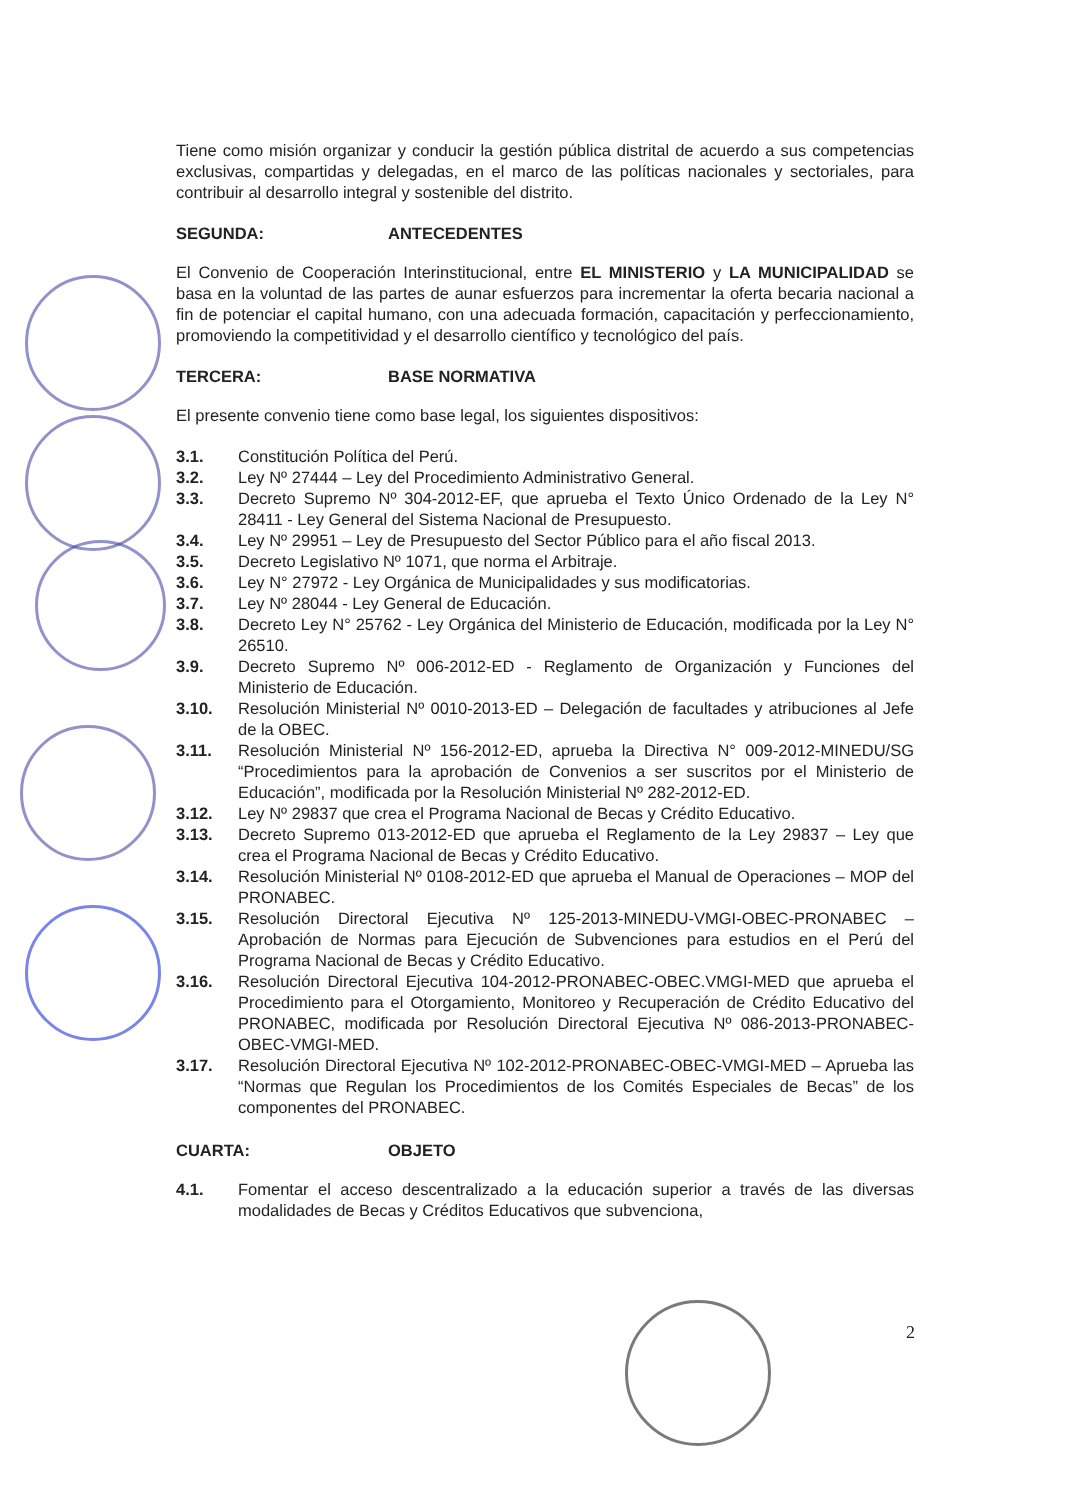Tiene como misión organizar y conducir la gestión pública distrital de acuerdo a sus competencias exclusivas, compartidas y delegadas, en el marco de las políticas nacionales y sectoriales, para contribuir al desarrollo integral y sostenible del distrito.
SEGUNDA: ANTECEDENTES
El Convenio de Cooperación Interinstitucional, entre EL MINISTERIO y LA MUNICIPALIDAD se basa en la voluntad de las partes de aunar esfuerzos para incrementar la oferta becaria nacional a fin de potenciar el capital humano, con una adecuada formación, capacitación y perfeccionamiento, promoviendo la competitividad y el desarrollo científico y tecnológico del país.
TERCERA: BASE NORMATIVA
El presente convenio tiene como base legal, los siguientes dispositivos:
3.1. Constitución Política del Perú.
3.2. Ley Nº 27444 – Ley del Procedimiento Administrativo General.
3.3. Decreto Supremo Nº 304-2012-EF, que aprueba el Texto Único Ordenado de la Ley N° 28411 - Ley General del Sistema Nacional de Presupuesto.
3.4. Ley Nº 29951 – Ley de Presupuesto del Sector Público para el año fiscal 2013.
3.5. Decreto Legislativo Nº 1071, que norma el Arbitraje.
3.6. Ley N° 27972 - Ley Orgánica de Municipalidades y sus modificatorias.
3.7. Ley Nº 28044 - Ley General de Educación.
3.8. Decreto Ley N° 25762 - Ley Orgánica del Ministerio de Educación, modificada por la Ley N° 26510.
3.9. Decreto Supremo Nº 006-2012-ED - Reglamento de Organización y Funciones del Ministerio de Educación.
3.10. Resolución Ministerial Nº 0010-2013-ED – Delegación de facultades y atribuciones al Jefe de la OBEC.
3.11. Resolución Ministerial Nº 156-2012-ED, aprueba la Directiva N° 009-2012-MINEDU/SG “Procedimientos para la aprobación de Convenios a ser suscritos por el Ministerio de Educación”, modificada por la Resolución Ministerial Nº 282-2012-ED.
3.12. Ley Nº 29837 que crea el Programa Nacional de Becas y Crédito Educativo.
3.13. Decreto Supremo 013-2012-ED que aprueba el Reglamento de la Ley 29837 – Ley que crea el Programa Nacional de Becas y Crédito Educativo.
3.14. Resolución Ministerial Nº 0108-2012-ED que aprueba el Manual de Operaciones – MOP del PRONABEC.
3.15. Resolución Directoral Ejecutiva Nº 125-2013-MINEDU-VMGI-OBEC-PRONABEC – Aprobación de Normas para Ejecución de Subvenciones para estudios en el Perú del Programa Nacional de Becas y Crédito Educativo.
3.16. Resolución Directoral Ejecutiva 104-2012-PRONABEC-OBEC.VMGI-MED que aprueba el Procedimiento para el Otorgamiento, Monitoreo y Recuperación de Crédito Educativo del PRONABEC, modificada por Resolución Directoral Ejecutiva Nº 086-2013-PRONABEC-OBEC-VMGI-MED.
3.17. Resolución Directoral Ejecutiva Nº 102-2012-PRONABEC-OBEC-VMGI-MED – Aprueba las “Normas que Regulan los Procedimientos de los Comités Especiales de Becas” de los componentes del PRONABEC.
CUARTA: OBJETO
4.1. Fomentar el acceso descentralizado a la educación superior a través de las diversas modalidades de Becas y Créditos Educativos que subvenciona,
2